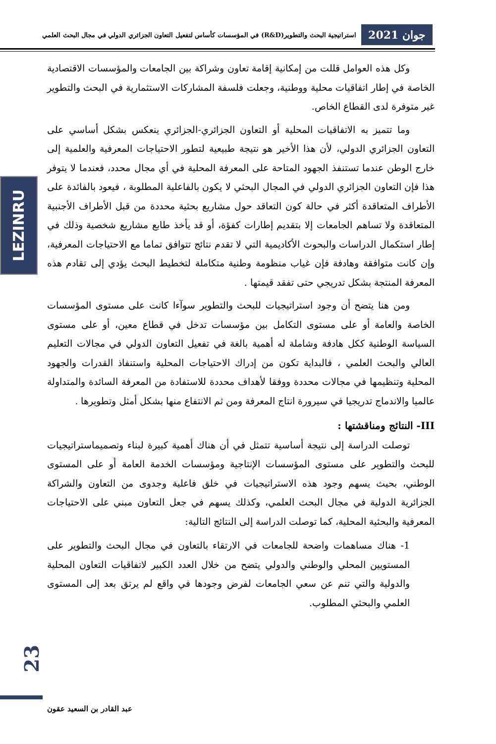جوان 2021 استراتيجية البحث والتطوير(R&D) في المؤسسات كأساس لتفعيل التعاون الجزائري الدولي في مجال البحث العلمي
LEZINRU
وكل هذه العوامل قللت من إمكانية إقامة تعاون وشراكة بين الجامعات والمؤسسات الاقتصادية الخاصة في إطار اتفاقيات محلية ووطنية، وجعلت فلسفة المشاركات الاستثمارية في البحث والتطوير غير متوفرة لدى القطاع الخاص.
وما تتميز به الاتفاقيات المحلية أو التعاون الجزائري-الجزائري ينعكس بشكل أساسي على التعاون الجزائري الدولي، لأن هذا الأخير هو نتيجة طبيعية لتطور الاحتياجات المعرفية والعلمية إلى خارج الوطن عندما تستنفذ الجهود المتاحة على المعرفة المحلية في أي مجال محدد، فعندما لا يتوفر هذا فإن التعاون الجزائري الدولي في المجال البحثي لا يكون بالفاعلية المطلوبة ، فيعود بالفائدة على الأطراف المتعاقدة أكثر في حالة كون التعاقد حول مشاريع بحثية محددة من قبل الأطراف الأجنبية المتعاقدة ولا تساهم الجامعات إلا بتقديم إطارات كفؤة، أو قد يأخذ طابع مشاريع شخصية وذلك في إطار استكمال الدراسات والبحوث الأكاديمية التي لا تقدم نتائج تتوافق تماما مع الاحتياجات المعرفية، وإن كانت متوافقة وهادفة فإن غياب منظومة وطنية متكاملة لتخطيط البحث يؤدي إلى تقادم هذه المعرفة المنتجة بشكل تدريجي حتى تفقد قيمتها .
ومن هنا يتضح أن وجود استراتيجيات للبحث والتطوير سوآءا كانت على مستوى المؤسسات الخاصة والعامة أو على مستوى التكامل بين مؤسسات تدخل في قطاع معين، أو على مستوى السياسة الوطنية ككل هادفة وشاملة له أهمية بالغة في تفعيل التعاون الدولي في مجالات التعليم العالي والبحث العلمي ، فالبداية تكون من إدراك الاحتياجات المحلية واستنفاذ القدرات والجهود المحلية وتنظيمها في مجالات محددة ووفقا لأهداف محددة للاستفادة من المعرفة السائدة والمتداولة عالميا والاندماج تدريجيا في سيرورة انتاج المعرفة ومن ثم الانتفاع منها بشكل أمثل وتطويرها .
III- النتائج ومناقشتها :
توصلت الدراسة إلى نتيجة أساسية تتمثل في أن هناك أهمية كبيرة لبناء وتصميماستراتيجيات للبحث والتطوير على مستوى المؤسسات الإنتاجية ومؤسسات الخدمة العامة أو على المستوى الوطني، بحيث يسهم وجود هذه الاستراتيجيات في خلق فاعلية وجدوى من التعاون والشراكة الجزائرية الدولية في مجال البحث العلمي، وكذلك يسهم في جعل التعاون مبني على الاحتياجات المعرفية والبحثية المحلية، كما توصلت الدراسة إلى النتائج التالية:
1- هناك مساهمات واضحة للجامعات في الارتقاء بالتعاون في مجال البحث والتطوير على المستويين المحلي والوطني والدولي يتضح من خلال العدد الكبير لاتفاقيات التعاون المحلية والدولية والتي تنم عن سعي الجامعات لفرض وجودها في واقع لم يرتق بعد إلى المستوى العلمي والبحثي المطلوب.
23
عبد القادر بن السعيد عقون